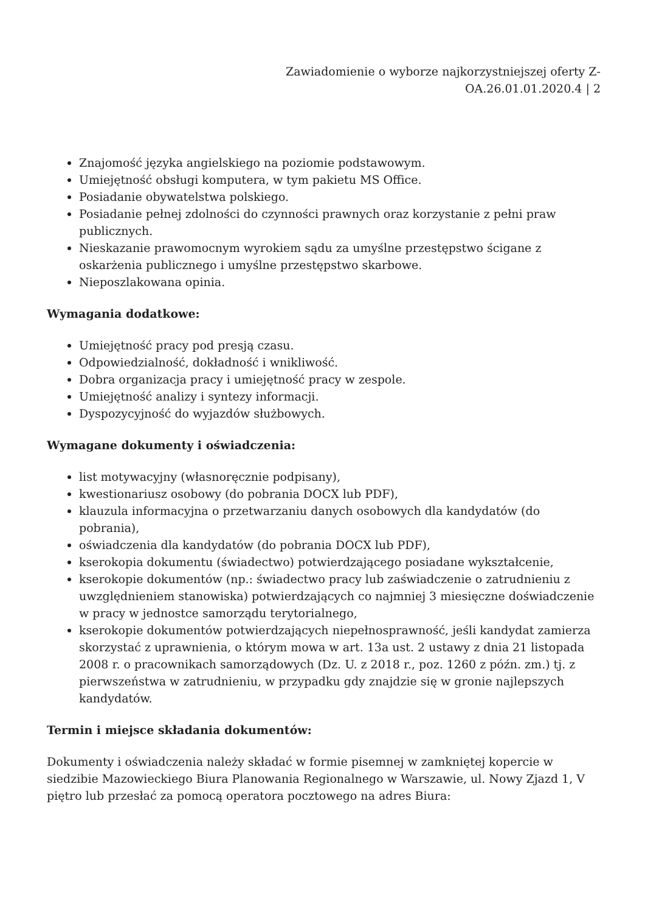Zawiadomienie o wyborze najkorzystniejszej oferty Z-
OA.26.01.01.2020.4 | 2
Znajomość języka angielskiego na poziomie podstawowym.
Umiejętność obsługi komputera, w tym pakietu MS Office.
Posiadanie obywatelstwa polskiego.
Posiadanie pełnej zdolności do czynności prawnych oraz korzystanie z pełni praw publicznych.
Nieskazanie prawomocnym wyrokiem sądu za umyślne przestępstwo ścigane z oskarżenia publicznego i umyślne przestępstwo skarbowe.
Nieposzlakowana opinia.
Wymagania dodatkowe:
Umiejętność pracy pod presją czasu.
Odpowiedzialność, dokładność i wnikliwość.
Dobra organizacja pracy i umiejętność pracy w zespole.
Umiejętność analizy i syntezy informacji.
Dyspozycyjność do wyjazdów służbowych.
Wymagane dokumenty i oświadczenia:
list motywacyjny (własnoręcznie podpisany),
kwestionariusz osobowy (do pobrania DOCX lub PDF),
klauzula informacyjna o przetwarzaniu danych osobowych dla kandydatów (do pobrania),
oświadczenia dla kandydatów (do pobrania DOCX lub PDF),
kserokopia dokumentu (świadectwo) potwierdzającego posiadane wykształcenie,
kserokopie dokumentów (np.: świadectwo pracy lub zaświadczenie o zatrudnieniu z uwzględnieniem stanowiska) potwierdzających co najmniej 3 miesięczne doświadczenie w pracy w jednostce samorządu terytorialnego,
kserokopie dokumentów potwierdzających niepełnosprawność, jeśli kandydat zamierza skorzystać z uprawnienia, o którym mowa w art. 13a ust. 2 ustawy z dnia 21 listopada 2008 r. o pracownikach samorządowych (Dz. U. z 2018 r., poz. 1260 z późn. zm.) tj. z pierwszeństwa w zatrudnieniu, w przypadku gdy znajdzie się w gronie najlepszych kandydatów.
Termin i miejsce składania dokumentów:
Dokumenty i oświadczenia należy składać w formie pisemnej w zamkniętej kopercie w siedzibie Mazowieckiego Biura Planowania Regionalnego w Warszawie, ul. Nowy Zjazd 1, V piętro lub przesłać za pomocą operatora pocztowego na adres Biura: